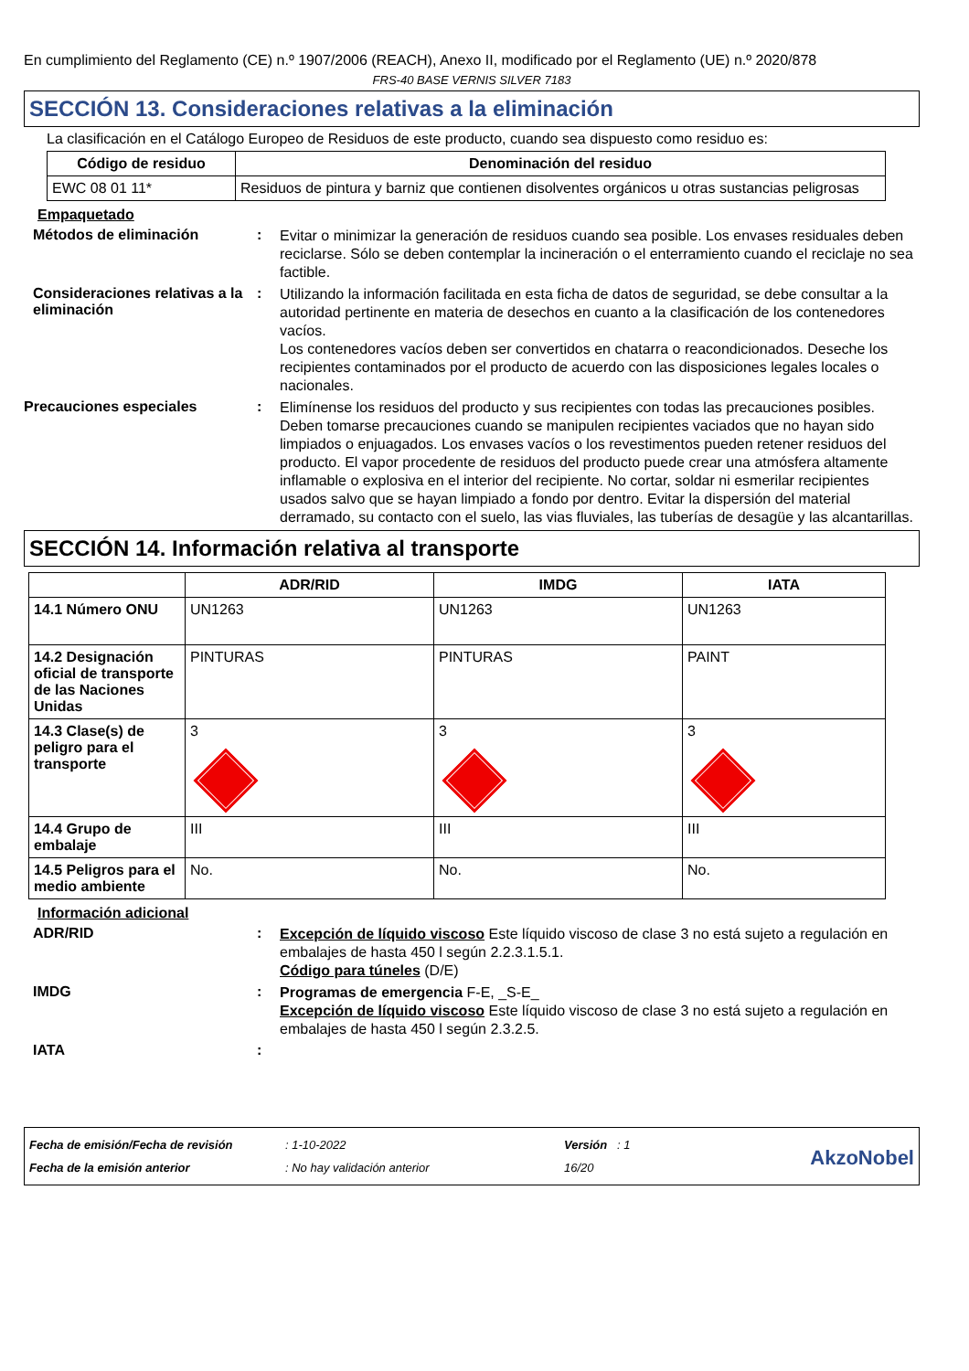En cumplimiento del Reglamento (CE) n.º 1907/2006 (REACH), Anexo II, modificado por el Reglamento (UE) n.º 2020/878
FRS-40 BASE VERNIS SILVER 7183
SECCIÓN 13. Consideraciones relativas a la eliminación
La clasificación en el Catálogo Europeo de Residuos de este producto, cuando sea dispuesto como residuo es:
| Código de residuo | Denominación del residuo |
| --- | --- |
| EWC 08 01 11* | Residuos de pintura y barniz que contienen disolventes orgánicos u otras sustancias peligrosas |
Empaquetado
Métodos de eliminación :
Evitar o minimizar la generación de residuos cuando sea posible. Los envases residuales deben reciclarse. Sólo se deben contemplar la incineración o el enterramiento cuando el reciclaje no sea factible.
Consideraciones relativas a la eliminación
:
Utilizando la información facilitada en esta ficha de datos de seguridad, se debe consultar a la autoridad pertinente en materia de desechos en cuanto a la clasificación de los contenedores vacíos.
Los contenedores vacíos deben ser convertidos en chatarra o reacondicionados. Deseche los recipientes contaminados por el producto de acuerdo con las disposiciones legales locales o nacionales.
Precauciones especiales :
Elimínense los residuos del producto y sus recipientes con todas las precauciones posibles. Deben tomarse precauciones cuando se manipulen recipientes vaciados que no hayan sido limpiados o enjuagados. Los envases vacíos o los revestimentos pueden retener residuos del producto. El vapor procedente de residuos del producto puede crear una atmósfera altamente inflamable o explosiva en el interior del recipiente. No cortar, soldar ni esmerilar recipientes usados salvo que se hayan limpiado a fondo por dentro. Evitar la dispersión del material derramado, su contacto con el suelo, las vias fluviales, las tuberías de desagüe y las alcantarillas.
SECCIÓN 14. Información relativa al transporte
| | ADR/RID | IMDG | IATA |
| --- | --- | --- | --- |
| 14.1 Número ONU | UN1263 | UN1263 | UN1263 |
| 14.2 Designación oficial de transporte de las Naciones Unidas | PINTURAS | PINTURAS | PAINT |
| 14.3 Clase(s) de peligro para el transporte | 3 | 3 | 3 |
| 14.4 Grupo de embalaje | III | III | III |
| 14.5 Peligros para el medio ambiente | No. | No. | No. |
Información adicional
ADR/RID :
Excepción de líquido viscoso Este líquido viscoso de clase 3 no está sujeto a regulación en embalajes de hasta 450 l según 2.2.3.1.5.1.
Código para túneles (D/E)
IMDG :
Programas de emergencia F-E, _S-E_
Excepción de líquido viscoso Este líquido viscoso de clase 3 no está sujeto a regulación en embalajes de hasta 450 l según 2.3.2.5.
IATA :
Fecha de emisión/Fecha de revisión
Fecha de la emisión anterior
: 1-10-2022
: No hay validación anterior
Versión : 1
16/20
AkzoNobel